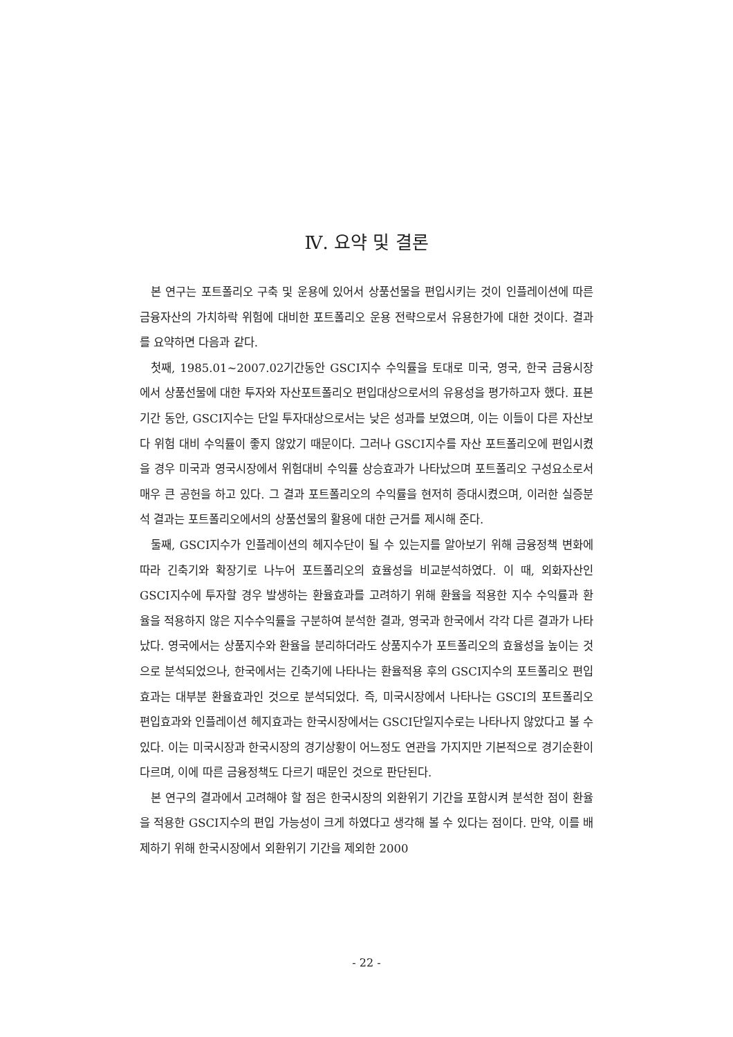Ⅳ. 요약 및 결론
본 연구는 포트폴리오 구축 및 운용에 있어서 상품선물을 편입시키는 것이 인플레이션에 따른 금융자산의 가치하락 위험에 대비한 포트폴리오 운용 전략으로서 유용한가에 대한 것이다. 결과를 요약하면 다음과 같다.
첫째, 1985.01~2007.02기간동안 GSCI지수 수익률을 토대로 미국, 영국, 한국 금융시장에서 상품선물에 대한 투자와 자산포트폴리오 편입대상으로서의 유용성을 평가하고자 했다. 표본기간 동안, GSCI지수는 단일 투자대상으로서는 낮은 성과를 보였으며, 이는 이들이 다른 자산보다 위험 대비 수익률이 좋지 않았기 때문이다. 그러나 GSCI지수를 자산 포트폴리오에 편입시켰을 경우 미국과 영국시장에서 위험대비 수익률 상승효과가 나타났으며 포트폴리오 구성요소로서 매우 큰 공헌을 하고 있다. 그 결과 포트폴리오의 수익률을 현저히 증대시켰으며, 이러한 실증분석 결과는 포트폴리오에서의 상품선물의 활용에 대한 근거를 제시해 준다.
둘째, GSCI지수가 인플레이션의 헤지수단이 될 수 있는지를 알아보기 위해 금융정책 변화에 따라 긴축기와 확장기로 나누어 포트폴리오의 효율성을 비교분석하였다. 이 때, 외화자산인 GSCI지수에 투자할 경우 발생하는 환율효과를 고려하기 위해 환율을 적용한 지수 수익률과 환율을 적용하지 않은 지수수익률을 구분하여 분석한 결과, 영국과 한국에서 각각 다른 결과가 나타났다. 영국에서는 상품지수와 환율을 분리하더라도 상품지수가 포트폴리오의 효율성을 높이는 것으로 분석되었으나, 한국에서는 긴축기에 나타나는 환율적용 후의 GSCI지수의 포트폴리오 편입효과는 대부분 환율효과인 것으로 분석되었다. 즉, 미국시장에서 나타나는 GSCI의 포트폴리오 편입효과와 인플레이션 헤지효과는 한국시장에서는 GSCI단일지수로는 나타나지 않았다고 볼 수 있다. 이는 미국시장과 한국시장의 경기상황이 어느정도 연관을 가지지만 기본적으로 경기순환이 다르며, 이에 따른 금융정책도 다르기 때문인 것으로 판단된다.
본 연구의 결과에서 고려해야 할 점은 한국시장의 외환위기 기간을 포함시켜 분석한 점이 환율을 적용한 GSCI지수의 편입 가능성이 크게 하였다고 생각해 볼 수 있다는 점이다. 만약, 이를 배제하기 위해 한국시장에서 외환위기 기간을 제외한 2000
- 22 -